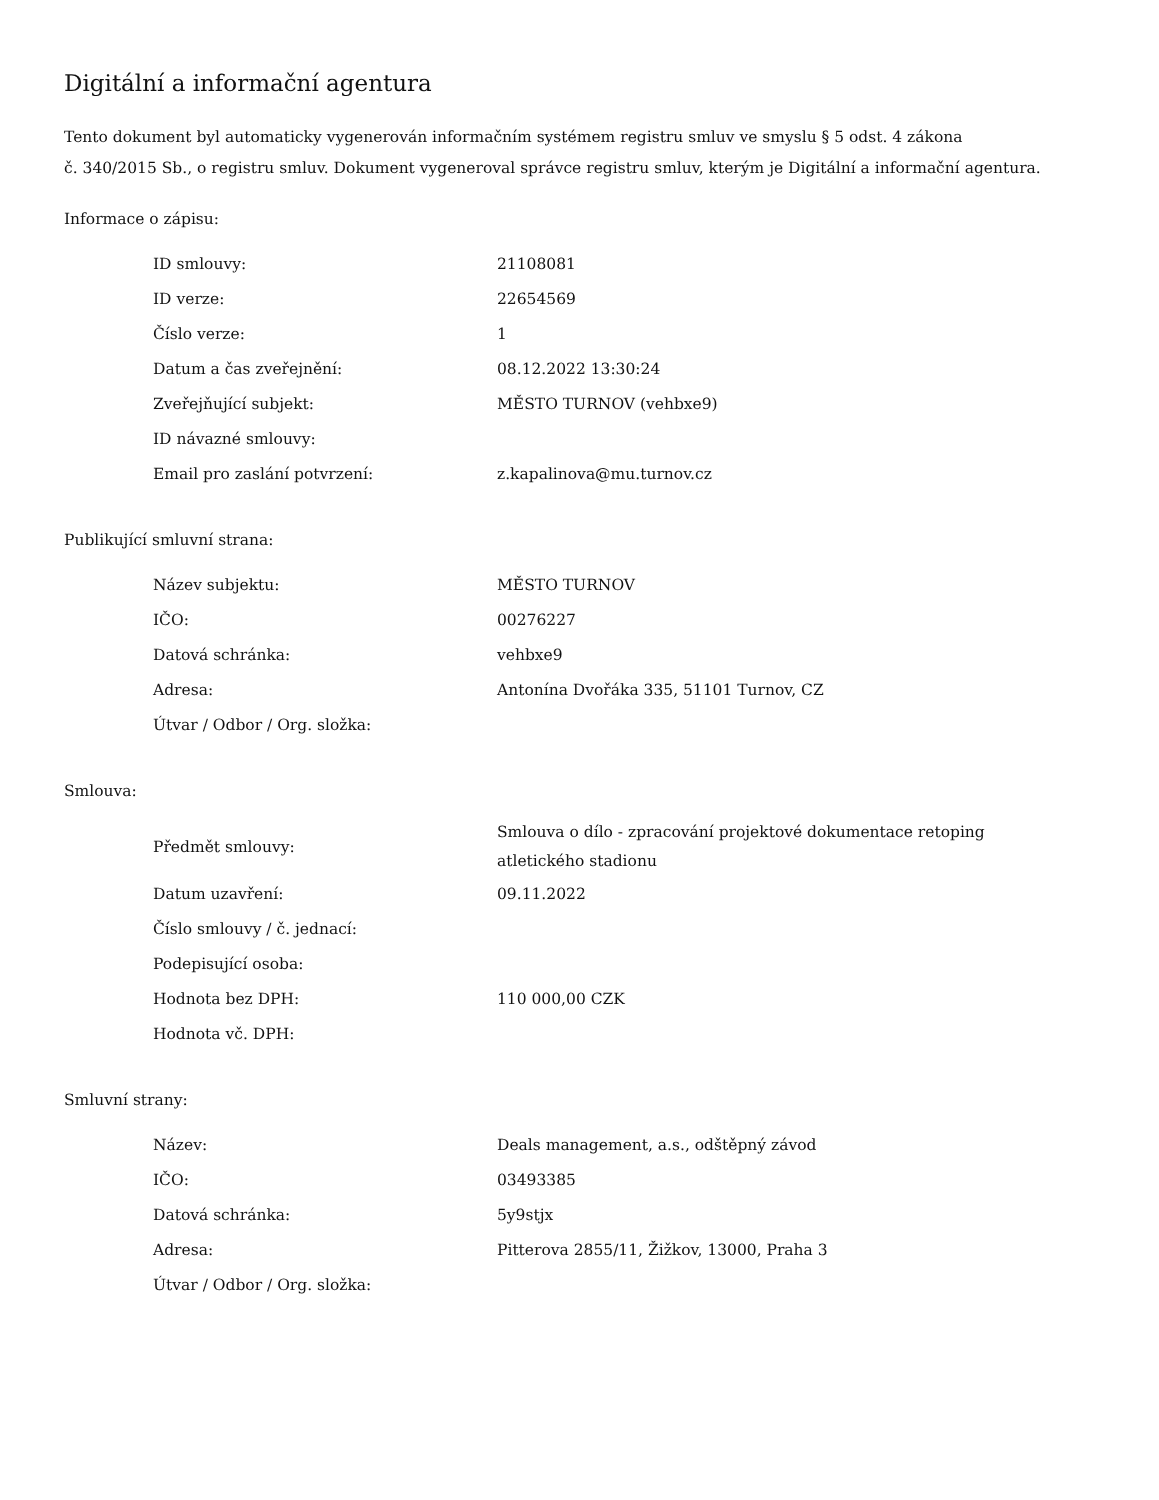Digitální a informační agentura
Tento dokument byl automaticky vygenerován informačním systémem registru smluv ve smyslu § 5 odst. 4 zákona
č. 340/2015 Sb., o registru smluv. Dokument vygeneroval správce registru smluv, kterým je Digitální a informační agentura.
Informace o zápisu:
| ID smlouvy: | 21108081 |
| ID verze: | 22654569 |
| Číslo verze: | 1 |
| Datum a čas zveřejnění: | 08.12.2022 13:30:24 |
| Zveřejňující subjekt: | MĚSTO TURNOV (vehbxe9) |
| ID návazné smlouvy: | |
| Email pro zaslání potvrzení: | z.kapalinova@mu.turnov.cz |
Publikující smluvní strana:
| Název subjektu: | MĚSTO TURNOV |
| IČO: | 00276227 |
| Datová schránka: | vehbxe9 |
| Adresa: | Antonína Dvořáka 335, 51101 Turnov, CZ |
| Útvar / Odbor / Org. složka: | |
Smlouva:
| Předmět smlouvy: | Smlouva o dílo - zpracování projektové dokumentace retoping atletického stadionu |
| Datum uzavření: | 09.11.2022 |
| Číslo smlouvy / č. jednací: | |
| Podepisující osoba: | |
| Hodnota bez DPH: | 110 000,00 CZK |
| Hodnota vč. DPH: | |
Smluvní strany:
| Název: | Deals management, a.s., odštěpný závod |
| IČO: | 03493385 |
| Datová schránka: | 5y9stjx |
| Adresa: | Pitterova 2855/11, Žižkov, 13000, Praha 3 |
| Útvar / Odbor / Org. složka: | |